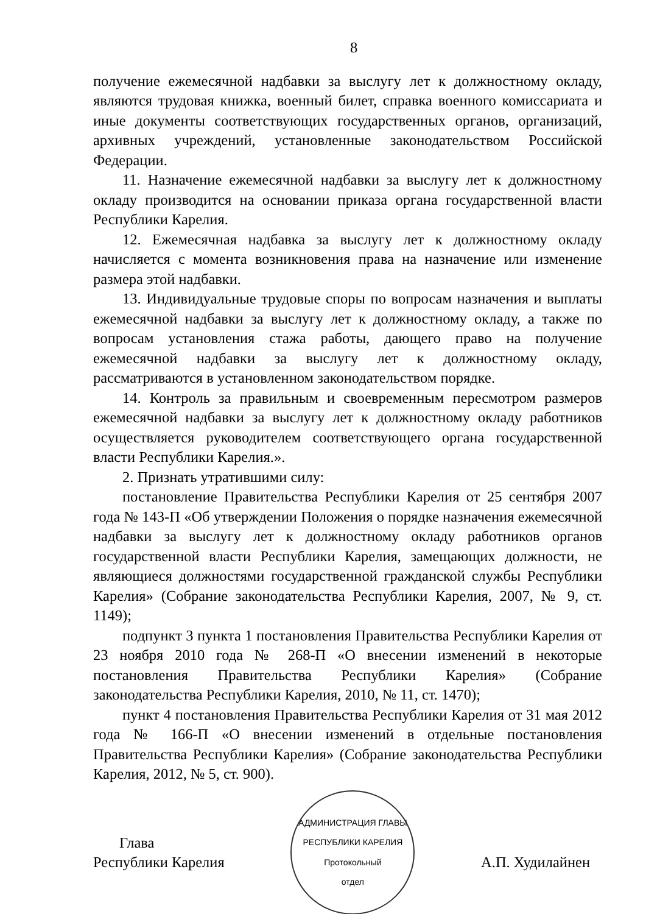8
получение ежемесячной надбавки за выслугу лет к должностному окладу, являются трудовая книжка, военный билет, справка военного комиссариата и иные документы соответствующих государственных органов, организаций, архивных учреждений, установленные законодательством Российской Федерации.
11. Назначение ежемесячной надбавки за выслугу лет к должностному окладу производится на основании приказа органа государственной власти Республики Карелия.
12. Ежемесячная надбавка за выслугу лет к должностному окладу начисляется с момента возникновения права на назначение или изменение размера этой надбавки.
13. Индивидуальные трудовые споры по вопросам назначения и выплаты ежемесячной надбавки за выслугу лет к должностному окладу, а также по вопросам установления стажа работы, дающего право на получение ежемесячной надбавки за выслугу лет к должностному окладу, рассматриваются в установленном законодательством порядке.
14. Контроль за правильным и своевременным пересмотром размеров ежемесячной надбавки за выслугу лет к должностному окладу работников осуществляется руководителем соответствующего органа государственной власти Республики Карелия.».
2. Признать утратившими силу:
постановление Правительства Республики Карелия от 25 сентября 2007 года № 143-П «Об утверждении Положения о порядке назначения ежемесячной надбавки за выслугу лет к должностному окладу работников органов государственной власти Республики Карелия, замещающих должности, не являющиеся должностями государственной гражданской службы Республики Карелия» (Собрание законодательства Республики Карелия, 2007, № 9, ст. 1149);
подпункт 3 пункта 1 постановления Правительства Республики Карелия от 23 ноября 2010 года № 268-П «О внесении изменений в некоторые постановления Правительства Республики Карелия» (Собрание законодательства Республики Карелия, 2010, № 11, ст. 1470);
пункт 4 постановления Правительства Республики Карелия от 31 мая 2012 года № 166-П «О внесении изменений в отдельные постановления Правительства Республики Карелия» (Собрание законодательства Республики Карелия, 2012, № 5, ст. 900).
Глава
Республики Карелия
АДМИНИСТРАЦИЯ ГЛАВЫ РЕСПУБЛИКИ КАРЕЛИЯ
Протокольный
отдел
А.П. Худилайнен